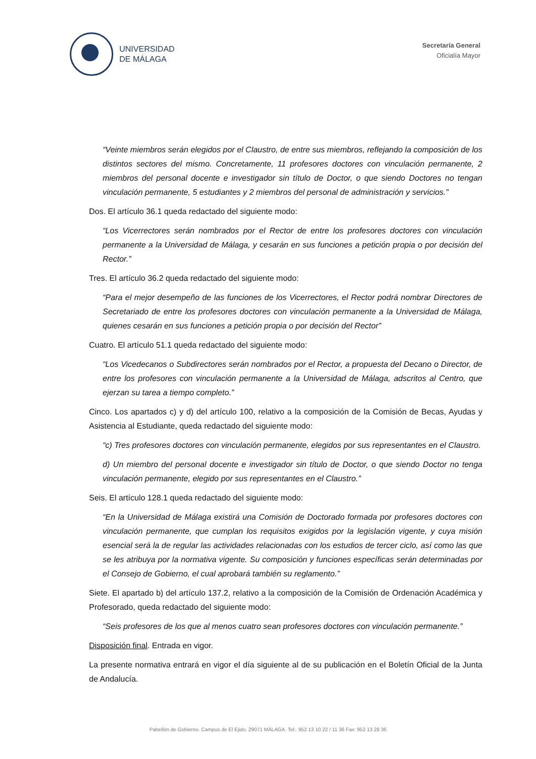UNIVERSIDAD
DE MÁLAGA
Secretaría General
Oficialía Mayor
“Veinte miembros serán elegidos por el Claustro, de entre sus miembros, reflejando la composición de los distintos sectores del mismo. Concretamente, 11 profesores doctores con vinculación permanente, 2 miembros del personal docente e investigador sin título de Doctor, o que siendo Doctores no tengan vinculación permanente, 5 estudiantes y 2 miembros del personal de administración y servicios.”
Dos. El artículo 36.1 queda redactado del siguiente modo:
“Los Vicerrectores serán nombrados por el Rector de entre los profesores doctores con vinculación permanente a la Universidad de Málaga, y cesarán en sus funciones a petición propia o por decisión del Rector.”
Tres. El artículo 36.2 queda redactado del siguiente modo:
“Para el mejor desempeño de las funciones de los Vicerrectores, el Rector podrá nombrar Directores de Secretariado de entre los profesores doctores con vinculación permanente a la Universidad de Málaga, quienes cesarán en sus funciones a petición propia o por decisión del Rector”
Cuatro. El artículo 51.1 queda redactado del siguiente modo:
“Los Vicedecanos o Subdirectores serán nombrados por el Rector, a propuesta del Decano o Director, de entre los profesores con vinculación permanente a la Universidad de Málaga, adscritos al Centro, que ejerzan su tarea a tiempo completo.”
Cinco. Los apartados c) y d) del artículo 100, relativo a la composición de la Comisión de Becas, Ayudas y Asistencia al Estudiante, queda redactado del siguiente modo:
“c) Tres profesores doctores con vinculación permanente, elegidos por sus representantes en el Claustro.
d) Un miembro del personal docente e investigador sin título de Doctor, o que siendo Doctor no tenga vinculación permanente, elegido por sus representantes en el Claustro.”
Seis. El artículo 128.1 queda redactado del siguiente modo:
“En la Universidad de Málaga existirá una Comisión de Doctorado formada por profesores doctores con vinculación permanente, que cumplan los requisitos exigidos por la legislación vigente, y cuya misión esencial será la de regular las actividades relacionadas con los estudios de tercer ciclo, así como las que se les atribuya por la normativa vigente. Su composición y funciones específicas serán determinadas por el Consejo de Gobierno, el cual aprobará también su reglamento.”
Siete. El apartado b) del artículo 137.2, relativo a la composición de la Comisión de Ordenación Académica y Profesorado, queda redactado del siguiente modo:
“Seis profesores de los que al menos cuatro sean profesores doctores con vinculación permanente.”
Disposición final. Entrada en vigor.
La presente normativa entrará en vigor el día siguiente al de su publicación en el Boletín Oficial de la Junta de Andalucía.
Pabellón de Gobierno. Campus de El Ejido. 29071 MÁLAGA. Tel:. 952 13 10 22 / 11 36 Fax: 952 13 28 36